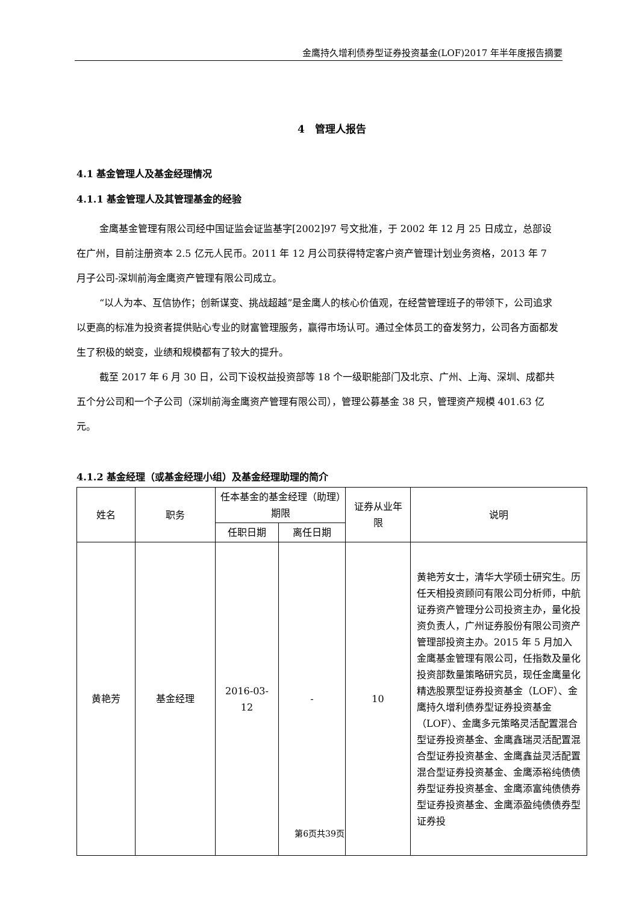金鹰持久增利债券型证券投资基金(LOF)2017 年半年度报告摘要
4　管理人报告
4.1 基金管理人及基金经理情况
4.1.1 基金管理人及其管理基金的经验
金鹰基金管理有限公司经中国证监会证监基字[2002]97 号文批准，于 2002 年 12 月 25 日成立，总部设在广州，目前注册资本 2.5 亿元人民币。2011 年 12 月公司获得特定客户资产管理计划业务资格，2013 年 7 月子公司-深圳前海金鹰资产管理有限公司成立。
“以人为本、互信协作；创新谋变、挑战超越”是金鹰人的核心价值观，在经营管理班子的带领下，公司追求以更高的标准为投资者提供贴心专业的财富管理服务，赢得市场认可。通过全体员工的奋发努力，公司各方面都发生了积极的蜕变，业绩和规模都有了较大的提升。
截至 2017 年 6 月 30 日，公司下设权益投资部等 18 个一级职能部门及北京、广州、上海、深圳、成都共五个分公司和一个子公司（深圳前海金鹰资产管理有限公司），管理公募基金 38 只，管理资产规模 401.63 亿元。
4.1.2 基金经理（或基金经理小组）及基金经理助理的简介
| 姓名 | 职务 | 任本基金的基金经理（助理）期限 | | 证券从业年限 | 说明 |
| --- | --- | --- | --- | --- | --- |
| | | 任职日期 | 离任日期 | | |
| 黄艳芳 | 基金经理 | 2016-03-12 | - | 10 | 黄艳芳女士，清华大学硕士研究生。历任天相投资顾问有限公司分析师，中航证券资产管理分公司投资主办，量化投资负责人，广州证券股份有限公司资产管理部投资主办。2015 年 5 月加入金鹰基金管理有限公司，任指数及量化投资部数量策略研究员，现任金鹰量化精选股票型证券投资基金（LOF）、金鹰持久增利债券型证券投资基金（LOF）、金鹰多元策略灵活配置混合型证券投资基金、金鹰鑫瑞灵活配置混合型证券投资基金、金鹰鑫益灵活配置混合型证券投资基金、金鹰添裕纯债债券型证券投资基金、金鹰添富纯债债券型证券投资基金、金鹰添盈纯债债券型证券投 |
第6页共39页